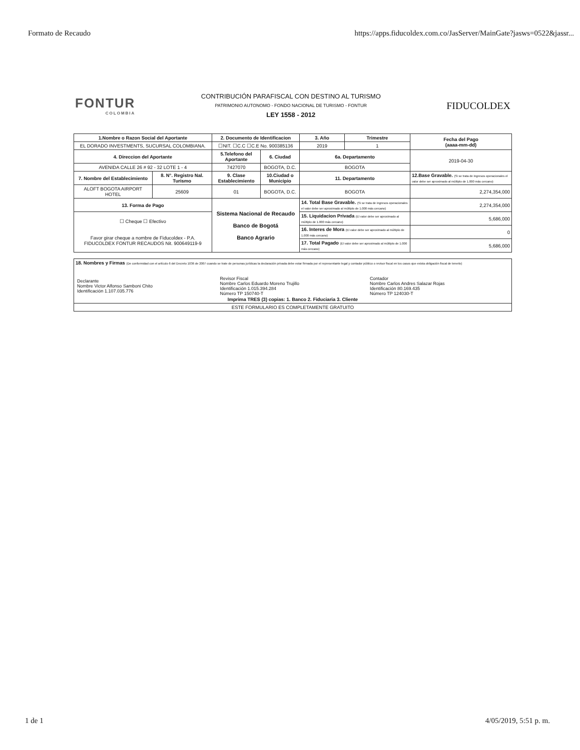Formato de Recaudo https://apps.fiducoldex.com.co/JasServer/MainGate?jasws=0522&jassr...
FONTUR
COLOMBIA
CONTRIBUCIÓN PARAFISCAL CON DESTINO AL TURISMO
PATRIMONIO AUTONOMO - FONDO NACIONAL DE TURISMO - FONTUR
LEY 1558 - 2012
FIDUCOLDEX
| 1.Nombre o Razon Social del Aportante | | 2. Documento de Identificacion | | 3. Año | Trimestre | Fecha del Pago (aaaa-mm-dd) |
| --- | --- | --- | --- | --- | --- | --- |
| EL DORADO INVESTMENTS, SUCURSAL COLOMBIANA. | | ☐NIT. ☐C.C ☐C.E No. 900385136 | | 2019 | 1 | |
| 4. Direccion del Aportante | | 5.Telefono del Aportante | 6. Ciudad | 6a. Departamento | | 2019-04-30 |
| AVENIDA CALLE 26 # 92 - 32 LOTE 1 - 4 | | 7427070 | BOGOTA, D.C. | BOGOTA | | |
| 7. Nombre del Establecimiento | 8. N°. Registro Nal. Turismo | 9. Clase Establecimiento | 10.Ciudad o Municipio | 11. Departamento | | 12.Base Gravable. (Si se trata de ingresos operacionales el valor debe ser aproximado al múltiplo de 1.000 más cercano) |
| ALOFT BOGOTA AIRPORT HOTEL | 25609 | 01 | BOGOTA, D.C. | BOGOTA | | 2,274,354,000 |
| 13. Forma de Pago | | Sistema Nacional de Recaudo Banco de Bogotá Banco Agrario | | 14. Total Base Gravable. (Si se trata de ingresos operacionales el valor debe ser aproximado al múltiplo de 1.000 más cercano) | | 2,274,354,000 |
| ☐ Cheque ☐ Efectivo Favor girar cheque a nombre de Fiducoldex - P.A. FIDUCOLDEX FONTUR RECAUDOS Nit. 900649119-9 | | | | 15. Liquidacion Privada (El valor debe ser aproximado al múltiplo de 1.000 más cercano) | | 5,686,000 |
| | | | | 16. Interes de Mora (El valor debe ser aproximado al múltiplo de 1.000 más cercano) | | 0 |
| | | | | 17. Total Pagado (El valor debe ser aproximado al múltiplo de 1.000 más cercano) | | 5,686,000 |
| 18. Nombres y Firmas (De conformidad con el artículo 6 del Decreto 1036 de 2007 cuando se trate de personas jurídicas la declaración privada debe estar firmada por el representante legal y contador público o revisor fiscal en los casos que exista obligación fiscal de tenerlo) / Declarante Nombre Victor Alfonso Samboni Chito Identificación 1.107.035.776 / Revisor Fiscal Nombre Carlos Eduardo Moreno Trujillo Identificación 1.015.394.284 Número TP 150740-T / Contador Nombre Carlos Andres Salazar Rojas Identificación 80.169.435 Número TP 124030-T / Imprima TRES (3) copias: 1. Banco 2. Fiduciaria 3. Cliente |
| ESTE FORMULARIO ES COMPLETAMENTE GRATUITO |
1 de 1 4/05/2019, 5:51 p. m.